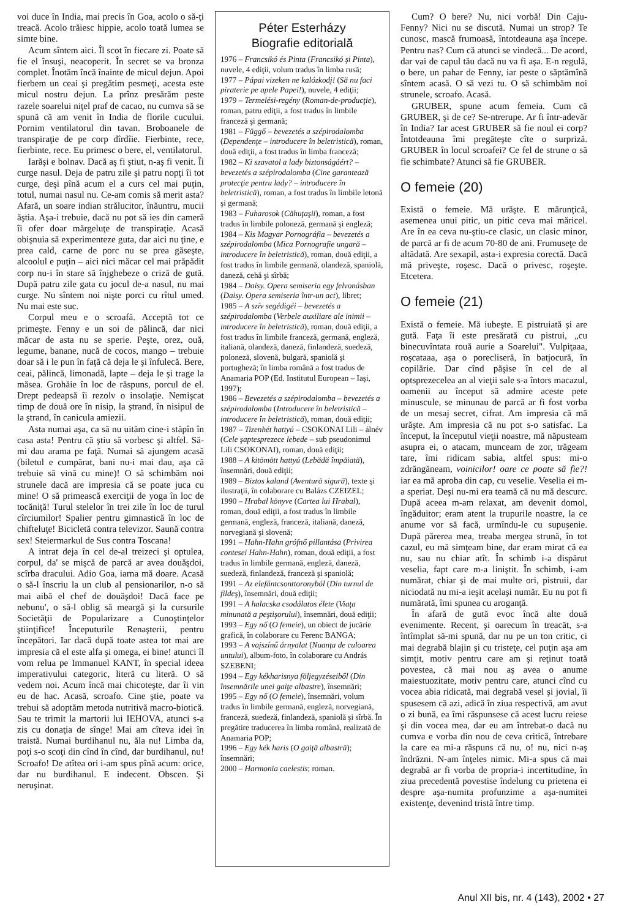voi duce în India, mai precis în Goa, acolo o să-ţi treacă. Acolo trăiesc hippie, acolo toată lumea se simte bine.
Acum sîntem aici. Îl scot în fiecare zi. Poate să fie el însuşi, neacoperit. În secret se va bronza complet. Înotăm încă înainte de micul dejun. Apoi fierbem un ceai şi pregătim pesmeţi, acesta este micul nostru dejun. La prînz presărăm peste razele soarelui niţel praf de cacao, nu cumva să se spună că am venit în India de florile cucului. Pornim ventilatorul din tavan. Broboanele de transpiraţie de pe corp dîrdîie. Fierbinte, rece, fierbinte, rece. Eu primesc o bere, el, ventilatorul.
Iarăşi e bolnav. Dacă aş fi ştiut, n-aş fi venit. Îi curge nasul. Deja de patru zile şi patru nopţi îi tot curge, deşi pînă acum el a curs cel mai puţin, totul, numai nasul nu. Ce-am comis să merit asta? Afară, un soare indian strălucitor, înăuntru, mucii ăştia. Aşa-i trebuie, dacă nu pot să ies din cameră îi ofer doar mărgeluţe de transpiraţie. Acasă obişnuia să experimenteze guta, dar aici nu ţine, e prea cald, carne de porc nu se prea găseşte, alcoolul e puţin – aici nici măcar cel mai prăpădit corp nu-i în stare să înjghebeze o criză de gută. După patru zile gata cu jocul de-a nasul, nu mai curge. Nu sîntem noi nişte porci cu rîtul umed. Nu mai este suc.
Corpul meu e o scroafă. Acceptă tot ce primeşte. Fenny e un soi de pălincă, dar nici măcar de asta nu se sperie. Peşte, orez, ouă, legume, banane, nucă de cocos, mango – trebuie doar să i le pun în faţă că deja le şi înfulecă. Bere, ceai, pălincă, limonadă, lapte – deja le şi trage la măsea. Grohăie în loc de răspuns, porcul de el. Drept pedeapsă îi rezolv o insolaţie. Nemişcat timp de două ore în nisip, la ştrand, în nisipul de la ştrand, în canicula amiezii.
Asta numai aşa, ca să nu uităm cine-i stăpîn în casa asta! Pentru că ştiu să vorbesc şi altfel. Să-mi dau arama pe faţă. Numai să ajungem acasă (biletul e cumpărat, bani nu-i mai dau, aşa că trebuie să vină cu mine)! O să schimbăm noi strunele dacă are impresia că se poate juca cu mine! O să primească exerciţii de yoga în loc de tocăniţă! Turul stelelor în trei zile în loc de turul cîrciumilor! Spalier pentru gimnastică în loc de chifteluţe! Bicicletă contra televizor. Saună contra sex! Steiermarkul de Sus contra Toscana!
A intrat deja în cel de-al treizeci şi optulea, corpul, da' se mişcă de parcă ar avea douăşdoi, scîrba dracului. Adio Goa, iarna mă doare. Acasă o să-l înscriu la un club al pensionarilor, n-o să mai aibă el chef de douăşdoi! Dacă face pe nebunu', o să-l oblig să meargă şi la cursurile Societăţii de Popularizare a Cunoştinţelor ştiinţifice! Începuturile Renaşterii, pentru începători. Iar dacă după toate astea tot mai are impresia că el este alfa şi omega, ei bine! atunci îl vom relua pe Immanuel KANT, în special ideea imperativului categoric, literă cu literă. O să vedem noi. Acum încă mai chicoteşte, dar îi vin eu de hac. Acasă, scroafo. Cine ştie, poate va trebui să adoptăm metoda nutritivă macro-biotică. Sau te trimit la martorii lui IEHOVA, atunci s-a zis cu donaţia de sînge! Mai am cîteva idei în traistă. Numai burdihanul nu, ăla nu! Limba da, poţi s-o scoţi din cînd în cînd, dar burdihanul, nu! Scroafo! De atîtea ori i-am spus pînă acum: orice, dar nu burdihanul. E indecent. Obscen. Şi neruşinat.
Péter Esterházy
Biografie editorială
1976 – Francsikó és Pinta (Francsikó şi Pinta), nuvele, 4 ediţii, volum tradus în limba rusă;
1977 – Pápai vizeken ne kalózkodj! (Să nu faci piraterie pe apele Papei!), nuvele, 4 ediţii;
1979 – Termelési-regény (Roman-de-producţie), roman, patru ediţii, a fost tradus în limbile franceză şi germană;
1981 – Függő – bevezetés a szépirodalomba (Dependenţe – introducere în beletristică), roman, două ediţii, a fost tradus în limba franceză;
1982 – Ki szavatol a lady biztonságáért? – bevezetés a szépirodalomba (Cine garantează protecţie pentru lady? – introducere în beletristică), roman, a fost tradus în limbile letonă şi germană;
1983 – Fuharosok (Căhuţaşii), roman, a fost tradus în limbile poloneză, germană şi engleză;
1984 – Kis Magyar Pornográfia – bevezetés a szépirodalomba (Mica Pornografie ungară – introducere în beletristică), roman, două ediţii, a fost tradus în limbile germană, olandeză, spaniolă, daneză, cehă şi sîrbă;
1984 – Daisy. Opera semiseria egy felvonásban (Daisy. Opera semiseria într-un act), libret;
1985 – A szív segédigéi – bevezetés a szépirodalomba (Verbele auxiliare ale inimii – introducere în beletristică), roman, două ediţii, a fost tradus în limbile franceză, germană, engleză, italiană, olandeză, daneză, finlandeză, suedeză, poloneză, slovenă, bulgară, spaniolă şi portugheză; în limba română a fost tradus de Anamaria POP (Ed. Institutul European – Iaşi, 1997);
1986 – Bevezetés a szépirodalomba – bevezetés a szépirodalomba (Introducere în beletristică – introducere în beletristică), roman, două ediţii;
1987 – Tizenhét hattyú – CSOKONAI Lili – álnév (Cele şaptesprezece lebede – sub pseudonimul Lili CSOKONAI), roman, două ediţii;
1988 – A kitömött hattyú (Lebădă împăiată), însemnări, două ediţii;
1989 – Biztos kaland (Aventură sigură), texte şi ilustraţii, în colaborare cu Balázs CZEIZEL;
1990 – Hrabal könyve (Cartea lui Hrabal), roman, două ediţii, a fost tradus în limbile germană, engleză, franceză, italiană, daneză, norvegiană şi slovenă;
1991 – Hahn-Hahn grófnő pillantása (Privirea contesei Hahn-Hahn), roman, două ediţii, a fost tradus în limbile germană, engleză, daneză, suedeză, finlandeză, franceză şi spaniolă;
1991 – Az elefántcsonttoronyból (Din turnul de fildeş), însemnări, două ediţii;
1991 – A halacska csodálatos élete (Viaţa minunată a peştişorului), însemnări, două ediţii;
1993 – Egy nő (O femeie), un obiect de jucărie grafică, în colaborare cu Ferenc BANGA;
1993 – A vajszínű árnyalat (Nuanţa de culoarea untului), album-foto, în colaborare cu András SZEBENI;
1994 – Egy kékharisnya följegyzéseiből (Din însemnările unei gaiţe albastre), însemnări;
1995 – Egy nő (O femeie), însemnări, volum tradus în limbile germană, engleză, norvegiană, franceză, suedeză, finlandeză, spaniolă şi sîrbă. În pregătire traducerea în limba română, realizată de Anamaria POP;
1996 – Egy kék haris (O gaiţă albastră); însemnări;
2000 – Harmonia caelestis; roman.
Cum? O bere? Nu, nici vorbă! Din Caju-Fenny? Nici nu se discută. Numai un strop? Te cunosc, mască frumoasă, întotdeauna aşa începe. Pentru nas? Cum că atunci se vindecă... De acord, dar vai de capul tău dacă nu va fi aşa. E-n regulă, o bere, un pahar de Fenny, iar peste o săptămînă sîntem acasă. O să vezi tu. O să schimbăm noi strunele, scroafo. Acasă.
GRUBER, spune acum femeia. Cum că GRUBER, şi de ce? Se-ntrerupe. Ar fi într-adevăr în India? Iar acest GRUBER să fie noul ei corp? Întotdeauna îmi pregăteşte cîte o surpriză. GRUBER în locul scroafei? Ce fel de strune o să fie schimbate? Atunci să fie GRUBER.
O femeie (20)
Există o femeie. Mă urăşte. E mărunţică, asemenea unui pitic, un pitic ceva mai măricel. Are în ea ceva nu-ştiu-ce clasic, un clasic minor, de parcă ar fi de acum 70-80 de ani. Frumuseţe de altădată. Are sexapil, asta-i expresia corectă. Dacă mă priveşte, roşesc. Dacă o privesc, roşeşte. Etcetera.
O femeie (21)
Există o femeie. Mă iubeşte. E pistruiată şi are gută. Faţa îi este presărată cu pistrui, „cu binecuvîntata rouă aurie a Soarelui". Vulpiţaaa, roşcataaa, aşa o porecliseră, în batjocură, în copilărie. Dar cînd păşise în cel de al optsprezecelea an al vieţii sale s-a întors macazul, oamenii au început să admire aceste pete minuscule, se minunau de parcă ar fi fost vorba de un mesaj secret, cifrat. Am impresia că mă urăşte. Am impresia că nu pot s-o satisfac. La început, la începutul vieţii noastre, mă năpusteam asupra ei, o atacam, munceam de zor, trăgeam tare, îmi ridicam sabia, altfel spus: mi-o zdrăngăneam, voinicilor! oare ce poate să fie?! iar ea mă aproba din cap, cu veselie. Veselia ei m-a speriat. Deşi nu-mi era teamă că nu mă descurc. După aceea m-am relaxat, am devenit domol, îngăduitor; eram atent la trupurile noastre, la ce anume vor să facă, urmîndu-le cu supuşenie. După părerea mea, treaba mergea strună, în tot cazul, eu mă simţeam bine, dar eram mirat că ea nu, sau nu chiar atît. În schimb i-a dispărut veselia, fapt care m-a liniştit. În schimb, i-am numărat, chiar şi de mai multe ori, pistruii, dar niciodată nu mi-a ieşit acelaşi număr. Eu nu pot fi numărată, îmi spunea cu aroganţă.
În afară de gută evoc încă alte două evenimente. Recent, şi oarecum în treacăt, s-a întîmplat să-mi spună, dar nu pe un ton critic, ci mai degrabă blajin şi cu tristeţe, cel puţin aşa am simţit, motiv pentru care am şi reţinut toată povestea, că mai nou aş avea o anume maiestuozitate, motiv pentru care, atunci cînd cu vocea abia ridicată, mai degrabă vesel şi jovial, îi spusesem că azi, adică în ziua respectivă, am avut o zi bună, ea îmi răspunsese că acest lucru reiese şi din vocea mea, dar eu am întrebat-o dacă nu cumva e vorba din nou de ceva critică, întrebare la care ea mi-a răspuns că nu, o! nu, nici n-aş îndrăzni. N-am înţeles nimic. Mi-a spus că mai degrabă ar fi vorba de propria-i incertitudine, în ziua precedentă povestise îndelung cu prietena ei despre aşa-numita profunzime a aşa-numitei existenţe, devenind tristă între timp.
Anul XII bis, nr. 4 (143), 2002 • 27